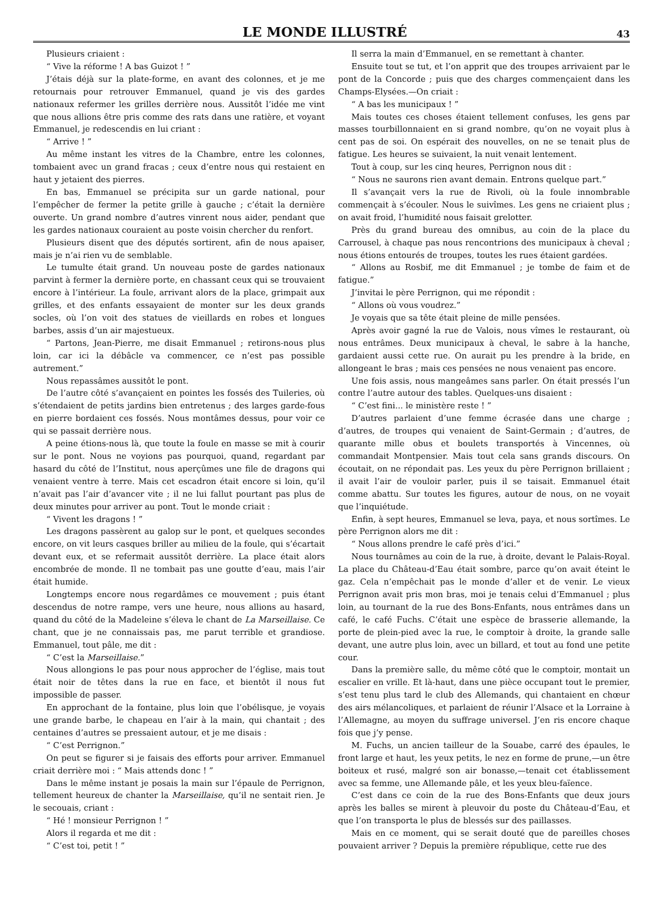LE MONDE ILLUSTRÉ
43
Plusieurs criaient :
“ Vive la réforme ! A bas Guizot ! ”
J’étais déjà sur la plate-forme, en avant des colonnes, et je me retournais pour retrouver Emmanuel, quand je vis des gardes nationaux refermer les grilles derrière nous. Aussitôt l’idée me vint que nous allions être pris comme des rats dans une ratière, et voyant Emmanuel, je redescendis en lui criant :
“ Arrive ! ”
Au même instant les vitres de la Chambre, entre les colonnes, tombaient avec un grand fracas ; ceux d’entre nous qui restaient en haut y jetaient des pierres.
En bas, Emmanuel se précipita sur un garde national, pour l’empêcher de fermer la petite grille à gauche ; c’était la dernière ouverte. Un grand nombre d’autres vinrent nous aider, pendant que les gardes nationaux couraient au poste voisin chercher du renfort.
Plusieurs disent que des députés sortirent, afin de nous apaiser, mais je n’ai rien vu de semblable.
Le tumulte était grand. Un nouveau poste de gardes nationaux parvint à fermer la dernière porte, en chassant ceux qui se trouvaient encore à l’intérieur. La foule, arrivant alors de la place, grimpait aux grilles, et des enfants essayaient de monter sur les deux grands socles, où l’on voit des statues de vieillards en robes et longues barbes, assis d’un air majestueux.
“ Partons, Jean-Pierre, me disait Emmanuel ; retirons-nous plus loin, car ici la débâcle va commencer, ce n’est pas possible autrement.”
Nous repassâmes aussitôt le pont.
De l’autre côté s’avançaient en pointes les fossés des Tuileries, où s’étendaient de petits jardins bien entretenus ; des larges garde-fous en pierre bordaient ces fossés. Nous montâmes dessus, pour voir ce qui se passait derrière nous.
A peine étions-nous là, que toute la foule en masse se mit à courir sur le pont. Nous ne voyions pas pourquoi, quand, regardant par hasard du côté de l’Institut, nous aperçûmes une file de dragons qui venaient ventre à terre. Mais cet escadron était encore si loin, qu’il n’avait pas l’air d’avancer vite ; il ne lui fallut pourtant pas plus de deux minutes pour arriver au pont. Tout le monde criait :
“ Vivent les dragons ! ”
Les dragons passèrent au galop sur le pont, et quelques secondes encore, on vit leurs casques briller au milieu de la foule, qui s’écartait devant eux, et se refermait aussitôt derrière. La place était alors encombrée de monde. Il ne tombait pas une goutte d’eau, mais l’air était humide.
Longtemps encore nous regardâmes ce mouvement ; puis étant descendus de notre rampe, vers une heure, nous allions au hasard, quand du côté de la Madeleine s’éleva le chant de La Marseillaise. Ce chant, que je ne connaissais pas, me parut terrible et grandiose. Emmanuel, tout pâle, me dit :
“ C’est la Marseillaise.”
Nous allongions le pas pour nous approcher de l’église, mais tout était noir de têtes dans la rue en face, et bientôt il nous fut impossible de passer.
En approchant de la fontaine, plus loin que l’obélisque, je voyais une grande barbe, le chapeau en l’air à la main, qui chantait ; des centaines d’autres se pressaient autour, et je me disais :
“ C’est Perrignon.”
On peut se figurer si je faisais des efforts pour arriver. Emmanuel criait derrière moi : “ Mais attends donc ! ”
Dans le même instant je posais la main sur l’épaule de Perrignon, tellement heureux de chanter la Marseillaise, qu’il ne sentait rien. Je le secouais, criant :
“ Hé ! monsieur Perrignon ! ”
Alors il regarda et me dit :
“ C’est toi, petit ! ”
Il serra la main d’Emmanuel, en se remettant à chanter.
Ensuite tout se tut, et l’on apprit que des troupes arrivaient par le pont de la Concorde ; puis que des charges commençaient dans les Champs-Elysées.—On criait :
“ A bas les municipaux ! ”
Mais toutes ces choses étaient tellement confuses, les gens par masses tourbillonnaient en si grand nombre, qu’on ne voyait plus à cent pas de soi. On espérait des nouvelles, on ne se tenait plus de fatigue. Les heures se suivaient, la nuit venait lentement.
Tout à coup, sur les cinq heures, Perrignon nous dit :
“ Nous ne saurons rien avant demain. Entrons quelque part.”
Il s’avançait vers la rue de Rivoli, où la foule innombrable commençait à s’écouler. Nous le suivîmes. Les gens ne criaient plus ; on avait froid, l’humidité nous faisait grelotter.
Près du grand bureau des omnibus, au coin de la place du Carrousel, à chaque pas nous rencontrions des municipaux à cheval ; nous étions entourés de troupes, toutes les rues étaient gardées.
“ Allons au Rosbif, me dit Emmanuel ; je tombe de faim et de fatigue.”
J’invitai le père Perrignon, qui me répondit :
“ Allons où vous voudrez.”
Je voyais que sa tête était pleine de mille pensées.
Après avoir gagné la rue de Valois, nous vîmes le restaurant, où nous entrâmes. Deux municipaux à cheval, le sabre à la hanche, gardaient aussi cette rue. On aurait pu les prendre à la bride, en allongeant le bras ; mais ces pensées ne nous venaient pas encore.
Une fois assis, nous mangeâmes sans parler. On était pressés l’un contre l’autre autour des tables. Quelques-uns disaient :
“ C’est fini... le ministère reste ! ”
D’autres parlaient d’une femme écrasée dans une charge ; d’autres, de troupes qui venaient de Saint-Germain ; d’autres, de quarante mille obus et boulets transportés à Vincennes, où commandait Montpensier. Mais tout cela sans grands discours. On écoutait, on ne répondait pas. Les yeux du père Perrignon brillaient ; il avait l’air de vouloir parler, puis il se taisait. Emmanuel était comme abattu. Sur toutes les figures, autour de nous, on ne voyait que l’inquiétude.
Enfin, à sept heures, Emmanuel se leva, paya, et nous sortîmes. Le père Perrignon alors me dit :
“ Nous allons prendre le café près d’ici.”
Nous tournâmes au coin de la rue, à droite, devant le Palais-Royal. La place du Château-d’Eau était sombre, parce qu’on avait éteint le gaz. Cela n’empêchait pas le monde d’aller et de venir. Le vieux Perrignon avait pris mon bras, moi je tenais celui d’Emmanuel ; plus loin, au tournant de la rue des Bons-Enfants, nous entrâmes dans un café, le café Fuchs. C’était une espèce de brasserie allemande, la porte de plein-pied avec la rue, le comptoir à droite, la grande salle devant, une autre plus loin, avec un billard, et tout au fond une petite cour.
Dans la première salle, du même côté que le comptoir, montait un escalier en vrille. Et là-haut, dans une pièce occupant tout le premier, s’est tenu plus tard le club des Allemands, qui chantaient en chœur des airs mélancoliques, et parlaient de réunir l’Alsace et la Lorraine à l’Allemagne, au moyen du suffrage universel. J’en ris encore chaque fois que j’y pense.
M. Fuchs, un ancien tailleur de la Souabe, carré des épaules, le front large et haut, les yeux petits, le nez en forme de prune,—un être boiteux et rusé, malgré son air bonasse,—tenait cet établissement avec sa femme, une Allemande pâle, et les yeux bleu-faïence.
C’est dans ce coin de la rue des Bons-Enfants que deux jours après les balles se mirent à pleuvoir du poste du Château-d’Eau, et que l’on transporta le plus de blessés sur des paillasses.
Mais en ce moment, qui se serait douté que de pareilles choses pouvaient arriver ? Depuis la première république, cette rue des